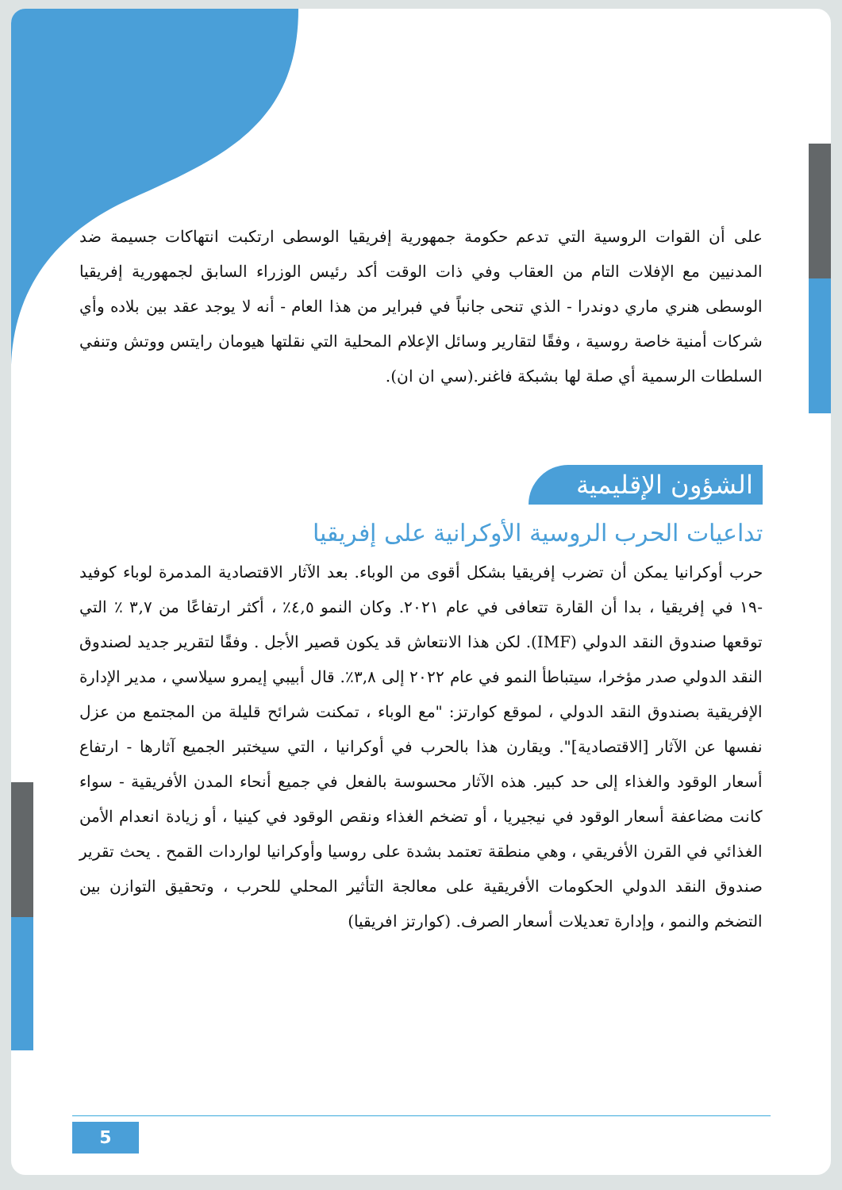على أن القوات الروسية التي تدعم حكومة جمهورية إفريقيا الوسطى ارتكبت انتهاكات جسيمة ضد المدنيين مع الإفلات التام من العقاب وفي ذات الوقت أكد رئيس الوزراء السابق لجمهورية إفريقيا الوسطى هنري ماري دوندرا - الذي تنحى جانباً في فبراير من هذا العام - أنه لا يوجد عقد بين بلاده وأي شركات أمنية خاصة روسية ، وفقًا لتقارير وسائل الإعلام المحلية التي نقلتها هيومان رايتس ووتش وتنفي السلطات الرسمية أي صلة لها بشبكة فاغنر.(سي ان ان).
الشؤون الإقليمية
تداعيات الحرب الروسية الأوكرانية على إفريقيا
حرب أوكرانيا يمكن أن تضرب إفريقيا بشكل أقوى من الوباء. بعد الآثار الاقتصادية المدمرة لوباء كوفيد -١٩ في إفريقيا ، بدا أن القارة تتعافى في عام ٢٠٢١. وكان النمو ٤,٥٪ ، أكثر ارتفاعًا من ٣,٧ ٪ التي توقعها صندوق النقد الدولي (IMF). لكن هذا الانتعاش قد يكون قصير الأجل . وفقًا لتقرير جديد لصندوق النقد الدولي صدر مؤخرا، سيتباطأ النمو في عام ٢٠٢٢ إلى ٣,٨٪. قال أبيبي إيمرو سيلاسي ، مدير الإدارة الإفريقية بصندوق النقد الدولي ، لموقع كوارتز: "مع الوباء ، تمكنت شرائح قليلة من المجتمع من عزل نفسها عن الآثار [الاقتصادية]". ويقارن هذا بالحرب في أوكرانيا ، التي سيختبر الجميع آثارها - ارتفاع أسعار الوقود والغذاء إلى حد كبير. هذه الآثار محسوسة بالفعل في جميع أنحاء المدن الأفريقية - سواء كانت مضاعفة أسعار الوقود في نيجيريا ، أو تضخم الغذاء ونقص الوقود في كينيا ، أو زيادة انعدام الأمن الغذائي في القرن الأفريقي ، وهي منطقة تعتمد بشدة على روسيا وأوكرانيا لواردات القمح . يحث تقرير صندوق النقد الدولي الحكومات الأفريقية على معالجة التأثير المحلي للحرب ، وتحقيق التوازن بين التضخم والنمو ، وإدارة تعديلات أسعار الصرف. (كوارتز افريقيا)
5